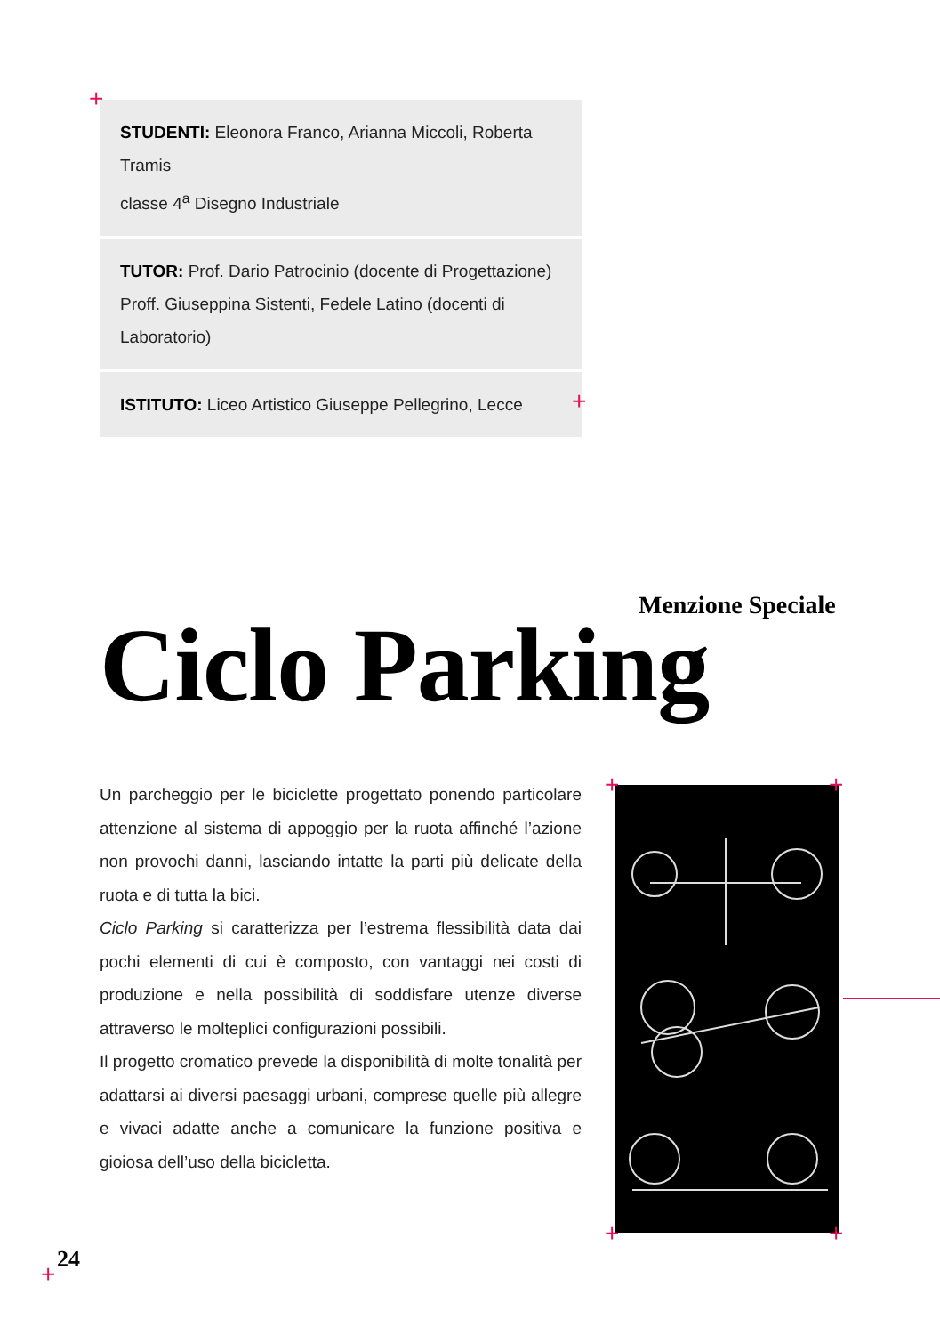+
STUDENTI: Eleonora Franco, Arianna Miccoli, Roberta Tramis
classe 4<sup>a</sup> Disegno Industriale
TUTOR: Prof. Dario Patrocinio (docente di Progettazione)
Proff. Giuseppina Sistenti, Fedele Latino (docenti di Laboratorio)
ISTITUTO: Liceo Artistico Giuseppe Pellegrino, Lecce
+
Menzione Speciale
Ciclo Parking
Un parcheggio per le biciclette progettato ponendo particolare attenzione al sistema di appoggio per la ruota affinché l’azione non provochi danni, lasciando intatte la parti più delicate della ruota e di tutta la bici.
Ciclo Parking si caratterizza per l’estrema flessibilità data dai pochi elementi di cui è composto, con vantaggi nei costi di produzione e nella possibilità di soddisfare utenze diverse attraverso le molteplici configurazioni possibili.
Il progetto cromatico prevede la disponibilità di molte tonalità per adattarsi ai diversi paesaggi urbani, comprese quelle più allegre e vivaci adatte anche a comunicare la funzione positiva e gioiosa dell’uso della bicicletta.
+ +
+ +
24
+